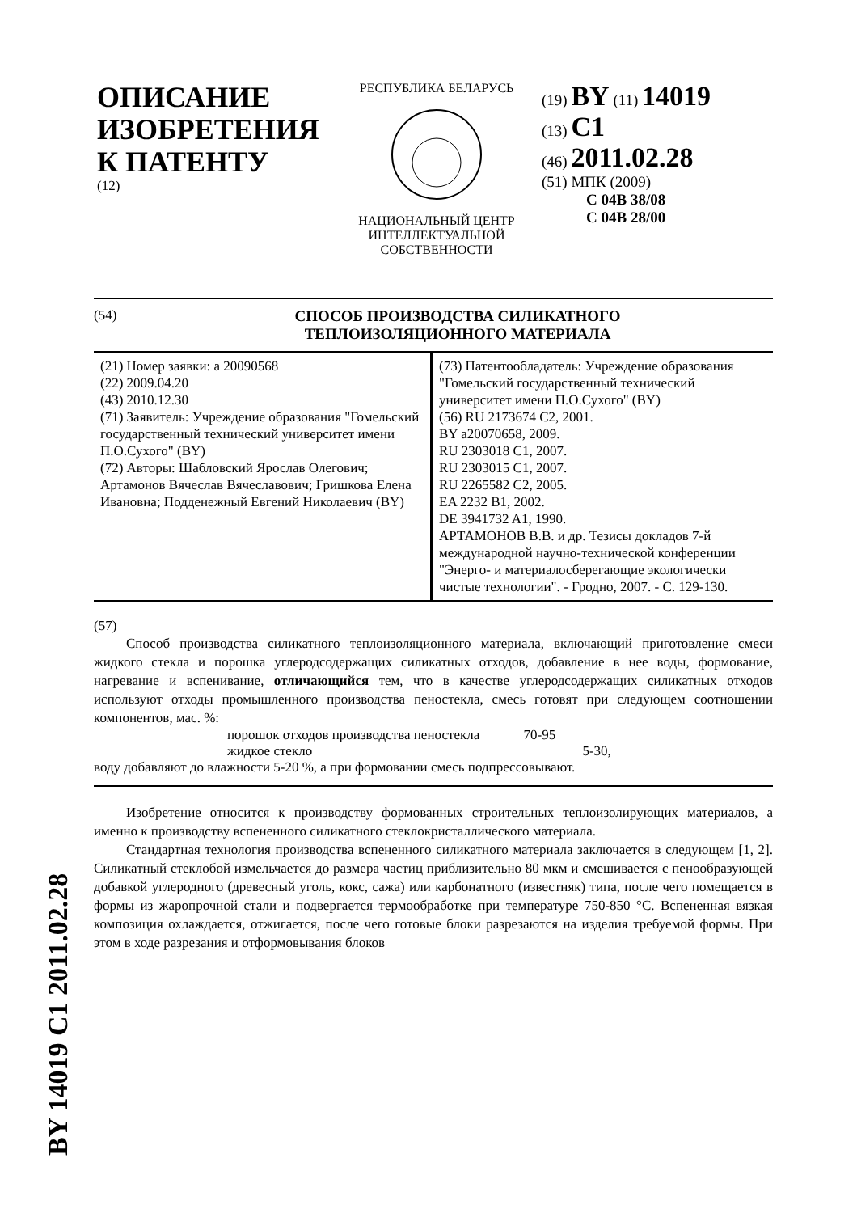BY 14019 C1 2011.02.28
ОПИСАНИЕ ИЗОБРЕТЕНИЯ К ПАТЕНТУ
(12)
РЕСПУБЛИКА БЕЛАРУСЬ НАЦИОНАЛЬНЫЙ ЦЕНТР
ИНТЕЛЛЕКТУАЛЬНОЙ
СОБСТВЕННОСТИ
(19) BY (11) 14019
(13) C1
(46) 2011.02.28
(51) МПК (2009)
C 04B 38/08
C 04B 28/00
(54) СПОСОБ ПРОИЗВОДСТВА СИЛИКАТНОГО
ТЕПЛОИЗОЛЯЦИОННОГО МАТЕРИАЛА
(21) Номер заявки: a 20090568
(22) 2009.04.20
(43) 2010.12.30
(71) Заявитель: Учреждение образования "Гомельский государственный технический университет имени П.О.Сухого" (BY)
(72) Авторы: Шабловский Ярослав Олегович; Артамонов Вячеслав Вячеславович; Гришкова Елена Ивановна; Подденежный Евгений Николаевич (BY)
(73) Патентообладатель: Учреждение образования "Гомельский государственный технический университет имени П.О.Сухого" (BY)
(56) RU 2173674 C2, 2001.
BY a20070658, 2009.
RU 2303018 C1, 2007.
RU 2303015 C1, 2007.
RU 2265582 C2, 2005.
EA 2232 B1, 2002.
DE 3941732 A1, 1990.
АРТАМОНОВ В.В. и др. Тезисы докладов 7-й международной научно-технической конференции "Энерго- и материалосберегающие экологически чистые технологии". - Гродно, 2007. - С. 129-130.
(57)
Способ производства силикатного теплоизоляционного материала, включающий приготовление смеси жидкого стекла и порошка углеродсодержащих силикатных отходов, добавление в нее воды, формование, нагревание и вспенивание, отличающийся тем, что в качестве углеродсодержащих силикатных отходов используют отходы промышленного производства пеностекла, смесь готовят при следующем соотношении компонентов, мас. %:
порошок отходов производства пеностекла 70-95
жидкое стекло 5-30,
воду добавляют до влажности 5-20 %, а при формовании смесь подпрессовывают.
Изобретение относится к производству формованных строительных теплоизолирующих материалов, а именно к производству вспененного силикатного стеклокристаллического материала.
Стандартная технология производства вспененного силикатного материала заключается в следующем [1, 2]. Силикатный стеклобой измельчается до размера частиц приблизительно 80 мкм и смешивается с пенообразующей добавкой углеродного (древесный уголь, кокс, сажа) или карбонатного (известняк) типа, после чего помещается в формы из жаропрочной стали и подвергается термообработке при температуре 750-850 °C. Вспененная вязкая композиция охлаждается, отжигается, после чего готовые блоки разрезаются на изделия требуемой формы. При этом в ходе разрезания и отформовывания блоков